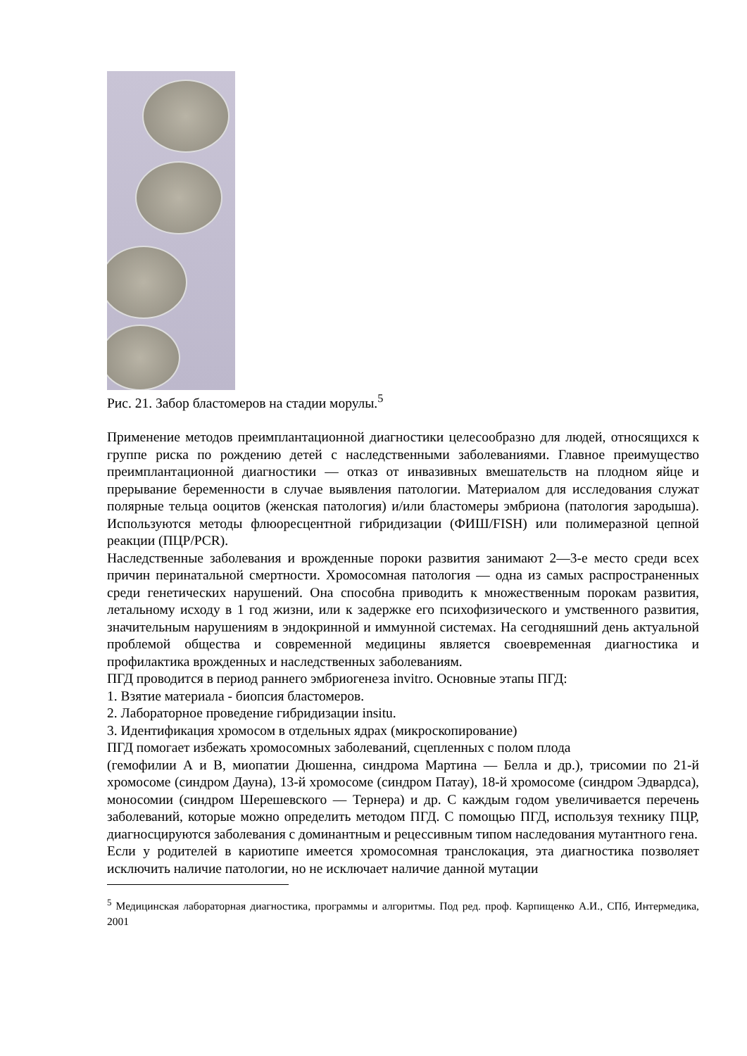Рис. 21. Забор бластомеров на стадии морулы.<sup>5</sup>
Применение методов преимплантационной диагностики целесообразно для людей, относящихся к группе риска по рождению детей с наследственными заболеваниями. Главное преимущество преимплантационной диагностики — отказ от инвазивных вмешательств на плодном яйце и прерывание беременности в случае выявления патологии. Материалом для исследования служат полярные тельца ооцитов (женская патология) и/или бластомеры эмбриона (патология зародыша). Используются методы флюоресцентной гибридизации (ФИШ/FISH) или полимеразной цепной реакции (ПЦР/PCR).
Наследственные заболевания и врожденные пороки развития занимают 2—3-е место среди всех причин перинатальной смертности. Хромосомная патология — одна из самых распространенных среди генетических нарушений. Она способна приводить к множественным порокам развития, летальному исходу в 1 год жизни, или к задержке его психофизического и умственного развития, значительным нарушениям в эндокринной и иммунной системах. На сегодняшний день актуальной проблемой общества и современной медицины является своевременная диагностика и профилактика врожденных и наследственных заболеваниям.
ПГД проводится в период раннего эмбриогенеза invitro. Основные этапы ПГД:
1. Взятие материала - биопсия бластомеров.
2. Лабораторное проведение гибридизации insitu.
3. Идентификация хромосом в отдельных ядрах (микроскопирование)
ПГД помогает избежать хромосомных заболеваний, сцепленных с полом плода
(гемофилии А и В, миопатии Дюшенна, синдрома Мартина — Белла и др.), трисомии по 21-й хромосоме (синдром Дауна), 13-й хромосоме (синдром Патау), 18-й хромосоме (синдром Эдвардса), моносомии (синдром Шерешевского — Тернера) и др. С каждым годом увеличивается перечень заболеваний, которые можно определить методом ПГД. С помощью ПГД, используя технику ПЦР, диагносцируются заболевания с доминантным и рецессивным типом наследования мутантного гена.
Если у родителей в кариотипе имеется хромосомная транслокация, эта диагностика позволяет исключить наличие патологии, но не исключает наличие данной мутации
<sup>5</sup> Медицинская лабораторная диагностика, программы и алгоритмы. Под ред. проф. Карпищенко А.И., СПб, Интермедика, 2001